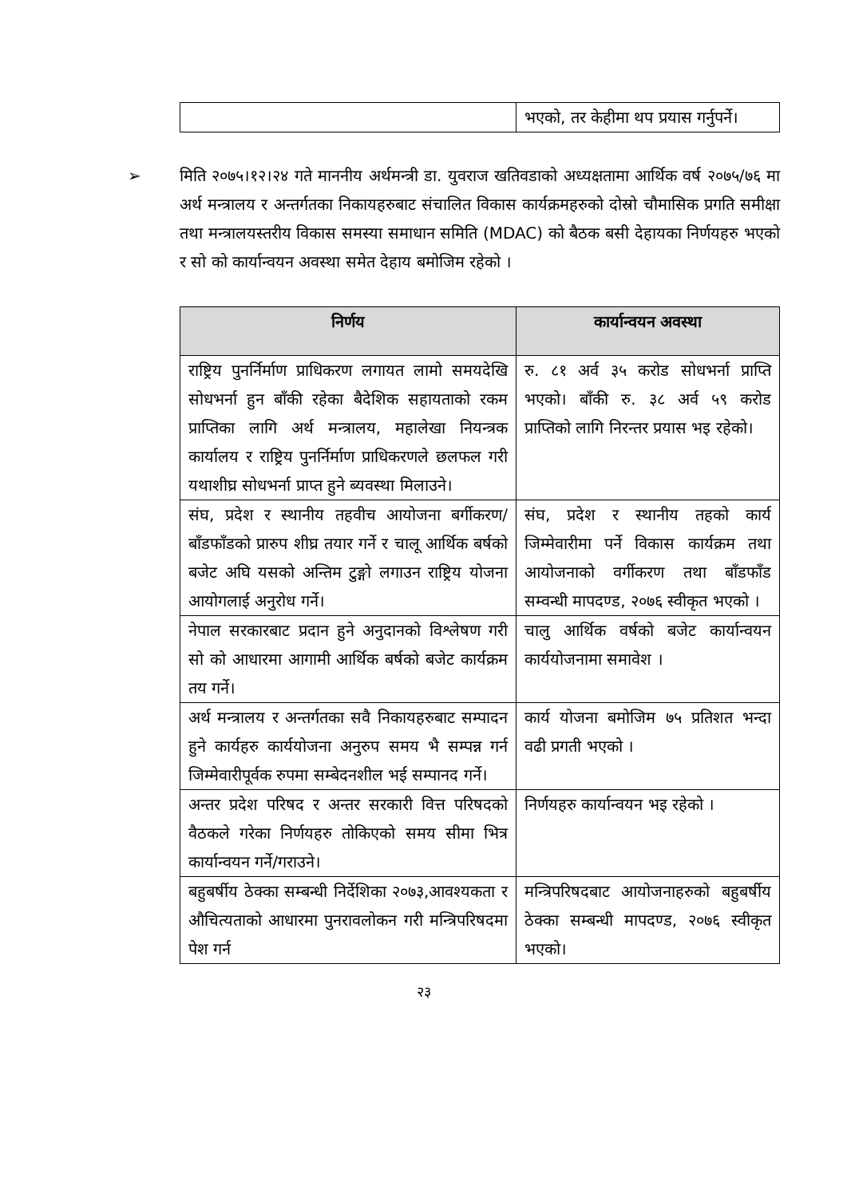| | भएको, तर केहीमा थप प्रयास गर्नुपर्ने। |
➢ मिति २०७५।१२।२४ गते माननीय अर्थमन्त्री डा. युवराज खतिवडाको अध्यक्षतामा आर्थिक वर्ष २०७५/७६ मा अर्थ मन्त्रालय र अन्तर्गतका निकायहरुबाट संचालित विकास कार्यक्रमहरुको दोस्रो चौमासिक प्रगति समीक्षा तथा मन्त्रालयस्तरीय विकास समस्या समाधान समिति (MDAC) को बैठक बसी देहायका निर्णयहरु भएको र सो को कार्यान्वयन अवस्था समेत देहाय बमोजिम रहेको ।
| निर्णय | कार्यान्वयन अवस्था |
| --- | --- |
| राष्ट्रिय पुनर्निर्माण प्राधिकरण लगायत लामो समयदेखि सोधभर्ना हुन बाँकी रहेका बैदेशिक सहायताको रकम प्राप्तिका लागि अर्थ मन्त्रालय, महालेखा नियन्त्रक कार्यालय र राष्ट्रिय पुनर्निर्माण प्राधिकरणले छलफल गरी यथाशीघ्र सोधभर्ना प्राप्त हुने ब्यवस्था मिलाउने। | रु. ८१ अर्व ३५ करोड सोधभर्ना प्राप्ति भएको। बाँकी रु. ३८ अर्व ५९ करोड प्राप्तिको लागि निरन्तर प्रयास भइ रहेको। |
| संघ, प्रदेश र स्थानीय तहवीच आयोजना बर्गीकरण/बाँडफाँडको प्रारुप शीघ्र तयार गर्ने र चालू आर्थिक बर्षको बजेट अघि यसको अन्तिम टुङ्गो लगाउन राष्ट्रिय योजना आयोगलाई अनुरोध गर्ने। | संघ, प्रदेश र स्थानीय तहको कार्य जिम्मेवारीमा पर्ने विकास कार्यक्रम तथा आयोजनाको वर्गीकरण तथा बाँडफाँड सम्वन्धी मापदण्ड, २०७६ स्वीकृत भएको । |
| नेपाल सरकारबाट प्रदान हुने अनुदानको विश्लेषण गरी सो को आधारमा आगामी आर्थिक बर्षको बजेट कार्यक्रम तय गर्ने। | चालु आर्थिक वर्षको बजेट कार्यान्वयन कार्ययोजनामा समावेश । |
| अर्थ मन्त्रालय र अन्तर्गतका सवै निकायहरुबाट सम्पादन हुने कार्यहरु कार्ययोजना अनुरुप समय भै सम्पन्न गर्न जिम्मेवारीपूर्वक रुपमा सम्बेदनशील भई सम्पानद गर्ने। | कार्य योजना बमोजिम ७५ प्रतिशत भन्दा वढी प्रगती भएको । |
| अन्तर प्रदेश परिषद र अन्तर सरकारी वित्त परिषदको वैठकले गरेका निर्णयहरु तोकिएको समय सीमा भित्र कार्यान्वयन गर्ने/गराउने। | निर्णयहरु कार्यान्वयन भइ रहेको । |
| बहुबर्षीय ठेक्का सम्बन्धी निर्देशिका २०७३,आवश्यकता र औचित्यताको आधारमा पुनरावलोकन गरी मन्त्रिपरिषदमा पेश गर्न | मन्त्रिपरिषदबाट आयोजनाहरुको बहुबर्षीय ठेक्का सम्बन्धी मापदण्ड, २०७६ स्वीकृत भएको। |
२३